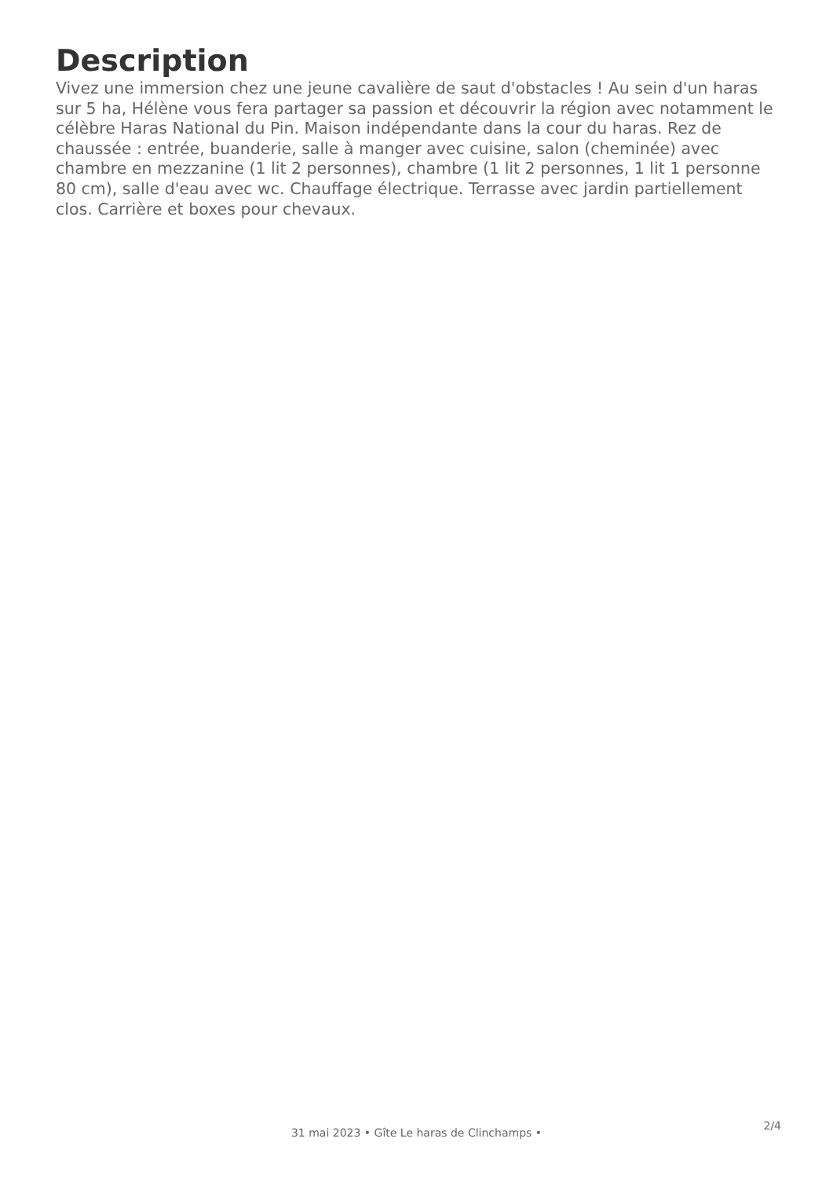Description
Vivez une immersion chez une jeune cavalière de saut d'obstacles ! Au sein d'un haras sur 5 ha, Hélène vous fera partager sa passion et découvrir la région avec notamment le célèbre Haras National du Pin. Maison indépendante dans la cour du haras. Rez de chaussée : entrée, buanderie, salle à manger avec cuisine, salon (cheminée) avec chambre en mezzanine (1 lit 2 personnes), chambre (1 lit 2 personnes, 1 lit 1 personne 80 cm), salle d'eau avec wc. Chauffage électrique. Terrasse avec jardin partiellement clos. Carrière et boxes pour chevaux.
2/4
31 mai 2023 • Gîte Le haras de Clinchamps •